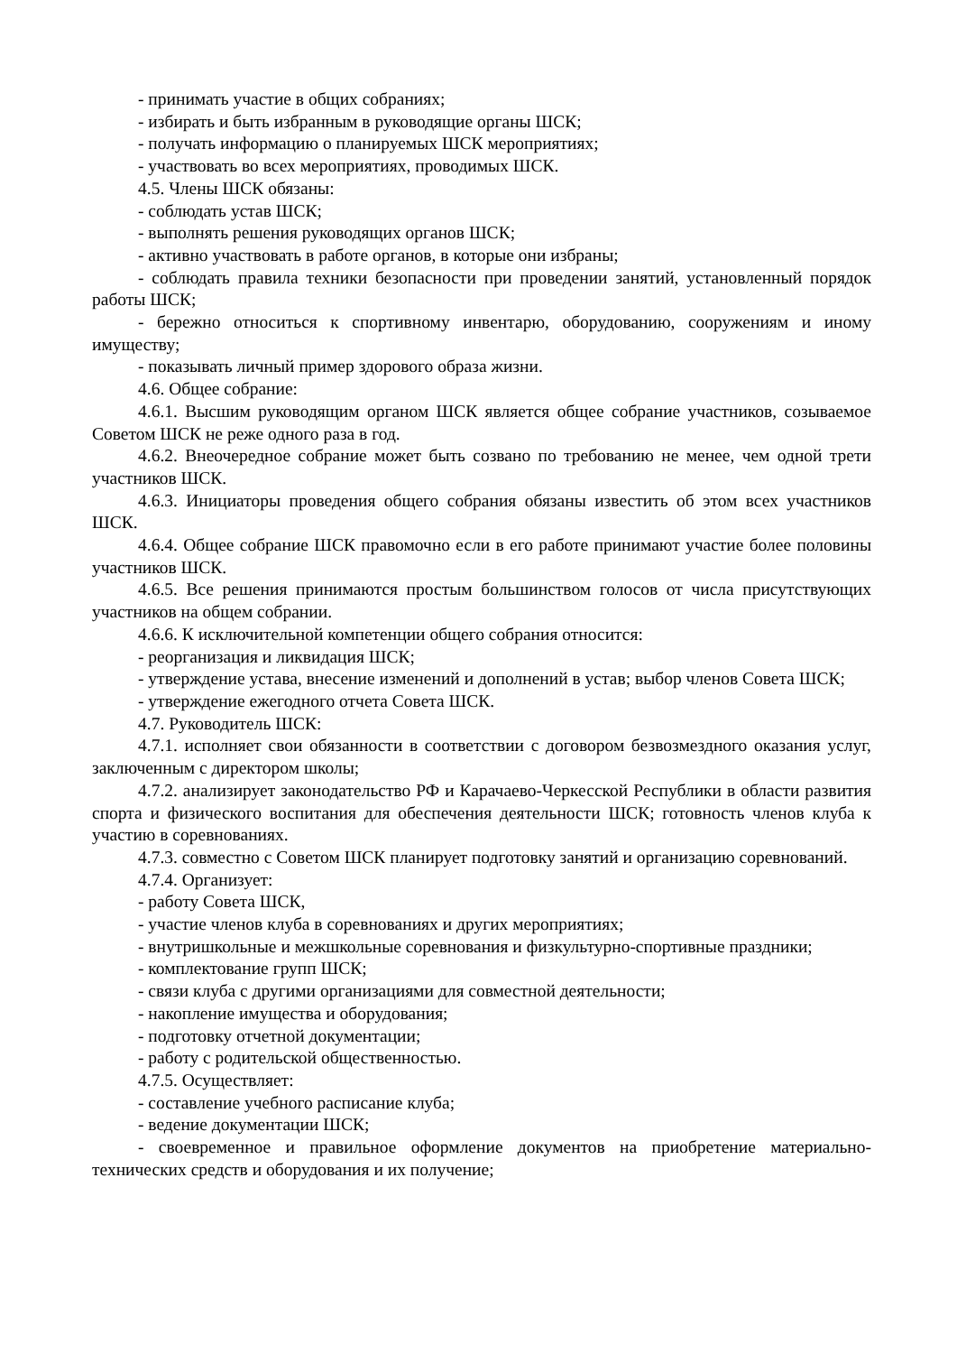- принимать участие в общих собраниях;
- избирать и быть избранным в руководящие органы ШСК;
- получать информацию о планируемых ШСК мероприятиях;
- участвовать во всех мероприятиях, проводимых ШСК.
4.5. Члены ШСК обязаны:
- соблюдать устав ШСК;
- выполнять решения руководящих органов ШСК;
- активно участвовать в работе органов, в которые они избраны;
- соблюдать правила техники безопасности при проведении занятий, установленный порядок работы ШСК;
- бережно относиться к спортивному инвентарю, оборудованию, сооружениям и иному имуществу;
- показывать личный пример здорового образа жизни.
4.6. Общее собрание:
4.6.1. Высшим руководящим органом ШСК является общее собрание участников, созываемое Советом ШСК не реже одного раза в год.
4.6.2. Внеочередное собрание может быть созвано по требованию не менее, чем одной трети участников ШСК.
4.6.3. Инициаторы проведения общего собрания обязаны известить об этом всех участников ШСК.
4.6.4. Общее собрание ШСК правомочно если в его работе принимают участие более половины участников ШСК.
4.6.5. Все решения принимаются простым большинством голосов от числа присутствующих участников на общем собрании.
4.6.6. К исключительной компетенции общего собрания относится:
- реорганизация и ликвидация ШСК;
- утверждение устава, внесение изменений и дополнений в устав; выбор членов Совета ШСК;
- утверждение ежегодного отчета Совета ШСК.
4.7. Руководитель ШСК:
4.7.1. исполняет свои обязанности в соответствии с договором безвозмездного оказания услуг, заключенным с директором школы;
4.7.2. анализирует законодательство РФ и Карачаево-Черкесской Республики в области развития спорта и физического воспитания для обеспечения деятельности ШСК; готовность членов клуба к участию в соревнованиях.
4.7.3. совместно с Советом ШСК планирует подготовку занятий и организацию со­ревнований.
4.7.4. Организует:
- работу Совета ШСК,
- участие членов клуба в соревнованиях и других мероприятиях;
- внутришкольные и межшкольные соревнования и физкультурно-спортивные праздни­ки;
- комплектование групп ШСК;
- связи клуба с другими организациями для совместной деятельности;
- накопление имущества и оборудования;
- подготовку отчетной документации;
- работу с родительской общественностью.
4.7.5. Осуществляет:
- составление учебного расписание клуба;
- ведение документации ШСК;
- своевременное и правильное оформление документов на приобретение материально-технических средств и оборудования и их получение;